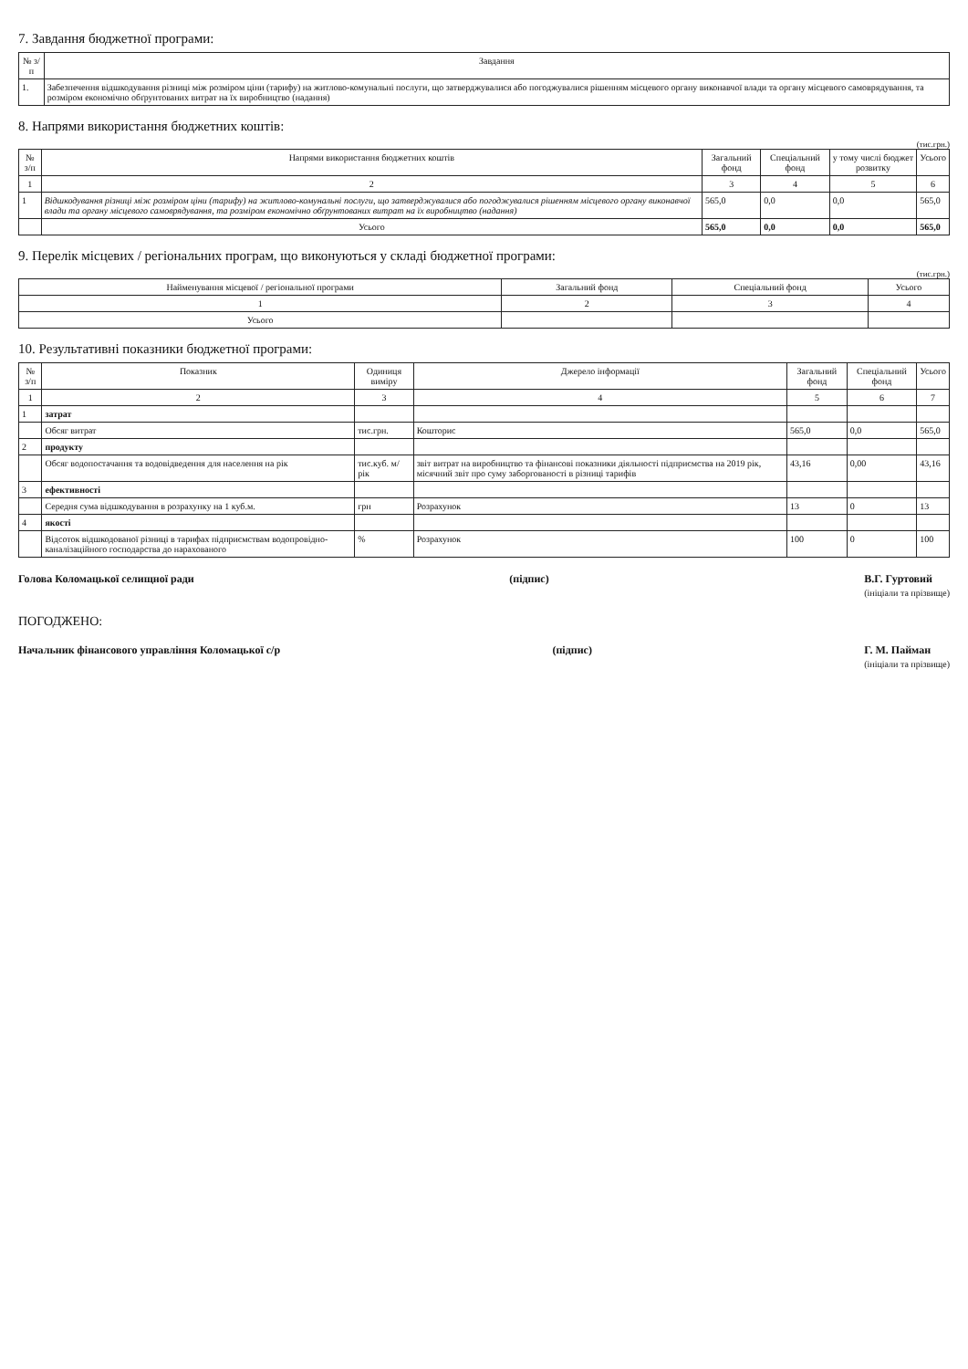7. Завдання бюджетної програми:
| № з/п | Завдання |
| --- | --- |
| 1. | Забезпечення відшкодування різниці між розміром ціни (тарифу) на житлово-комунальні послуги, що затверджувалися або погоджувалися рішенням місцевого органу виконавчої влади та органу місцевого самоврядування, та розміром економічно обґрунтованих витрат на їх виробництво (надання) |
8. Напрями використання бюджетних коштів:
(тис.грн.)
| № з/п | Напрями використання бюджетних коштів | Загальний фонд | Спеціальний фонд | у тому числі бюджет розвитку | Усього |
| --- | --- | --- | --- | --- | --- |
| 1 | 2 | 3 | 4 | 5 | 6 |
| 1 | Відшкодування різниці між розміром ціни (тарифу) на житлово-комунальні послуги, що затверджувалися або погоджувалися рішенням місцевого органу виконавчої влади та органу місцевого самоврядування, та розміром економічно обґрунтованих витрат на їх виробництво (надання) | 565,0 | 0,0 | 0,0 | 565,0 |
| | Усього | 565,0 | 0,0 | 0,0 | 565,0 |
9. Перелік місцевих / регіональних програм, що виконуються у складі бюджетної програми:
(тис.грн.)
| Найменування місцевої / регіональної програми | Загальний фонд | Спеціальний фонд | Усього |
| --- | --- | --- | --- |
| 1 | 2 | 3 | 4 |
| Усього | | | |
10. Результативні показники бюджетної програми:
| № з/п | Показник | Одиниця виміру | Джерело інформації | Загальний фонд | Спеціальний фонд | Усього |
| --- | --- | --- | --- | --- | --- | --- |
| 1 | 2 | 3 | 4 | 5 | 6 | 7 |
| 1 | затрат | | | | | |
| | Обсяг витрат | тис.грн. | Кошторис | 565,0 | 0,0 | 565,0 |
| 2 | продукту | | | | | |
| | Обсяг водопостачання та водовідведення для населення на рік | тис.куб. м/рік | звіт витрат на виробництво та фінансові показники діяльності підприємства на 2019 рік, місячний звіт про суму заборгованості в різниці тарифів | 43,16 | 0,00 | 43,16 |
| 3 | ефективності | | | | | |
| | Середня сума відшкодування в розрахунку на 1 куб.м. | грн | Розрахунок | 13 | 0 | 13 |
| 4 | якості | | | | | |
| | Відсоток відшкодованої різниці в тарифах підприємствам водопровідно-каналізаційного господарства до нарахованого | % | Розрахунок | 100 | 0 | 100 |
Голова Коломацької селищної ради (підпис) В.Г. Гуртовий
(ініціали та прізвище)
ПОГОДЖЕНО:
Начальник фінансового управління Коломацької с/р (підпис) Г. М. Пайман
(ініціали та прізвище)